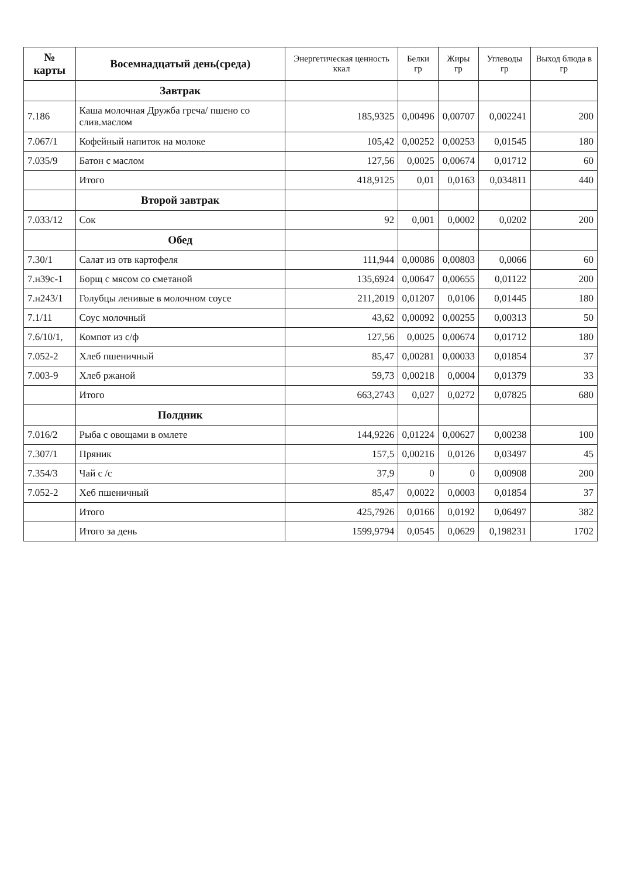| № карты | Восемнадцатый день(среда) | Энергетическая ценность ккал | Белки гр | Жиры гр | Углеводы гр | Выход блюда в гр |
| --- | --- | --- | --- | --- | --- | --- |
| | Завтрак | | | | | |
| 7.186 | Каша молочная Дружба греча/ пшено со слив.маслом | 185,9325 | 0,00496 | 0,00707 | 0,002241 | 200 |
| 7.067/1 | Кофейный напиток на молоке | 105,42 | 0,00252 | 0,00253 | 0,01545 | 180 |
| 7.035/9 | Батон с маслом | 127,56 | 0,0025 | 0,00674 | 0,01712 | 60 |
| | Итого | 418,9125 | 0,01 | 0,0163 | 0,034811 | 440 |
| | Второй завтрак | | | | | |
| 7.033/12 | Сок | 92 | 0,001 | 0,0002 | 0,0202 | 200 |
| | Обед | | | | | |
| 7.30/1 | Салат из отв картофеля | 111,944 | 0,00086 | 0,00803 | 0,0066 | 60 |
| 7.н39с-1 | Борщ с мясом со сметаной | 135,6924 | 0,00647 | 0,00655 | 0,01122 | 200 |
| 7.н243/1 | Голубцы ленивые в молочном соусе | 211,2019 | 0,01207 | 0,0106 | 0,01445 | 180 |
| 7.1/11 | Соус молочный | 43,62 | 0,00092 | 0,00255 | 0,00313 | 50 |
| 7.6/10/1, | Компот из с/ф | 127,56 | 0,0025 | 0,00674 | 0,01712 | 180 |
| 7.052-2 | Хлеб пшеничный | 85,47 | 0,00281 | 0,00033 | 0,01854 | 37 |
| 7.003-9 | Хлеб ржаной | 59,73 | 0,00218 | 0,0004 | 0,01379 | 33 |
| | Итого | 663,2743 | 0,027 | 0,0272 | 0,07825 | 680 |
| | Полдник | | | | | |
| 7.016/2 | Рыба с овощами в омлете | 144,9226 | 0,01224 | 0,00627 | 0,00238 | 100 |
| 7.307/1 | Пряник | 157,5 | 0,00216 | 0,0126 | 0,03497 | 45 |
| 7.354/3 | Чай с /с | 37,9 | 0 | 0 | 0,00908 | 200 |
| 7.052-2 | Хеб пшеничный | 85,47 | 0,0022 | 0,0003 | 0,01854 | 37 |
| | Итого | 425,7926 | 0,0166 | 0,0192 | 0,06497 | 382 |
| | Итого за день | 1599,9794 | 0,0545 | 0,0629 | 0,198231 | 1702 |